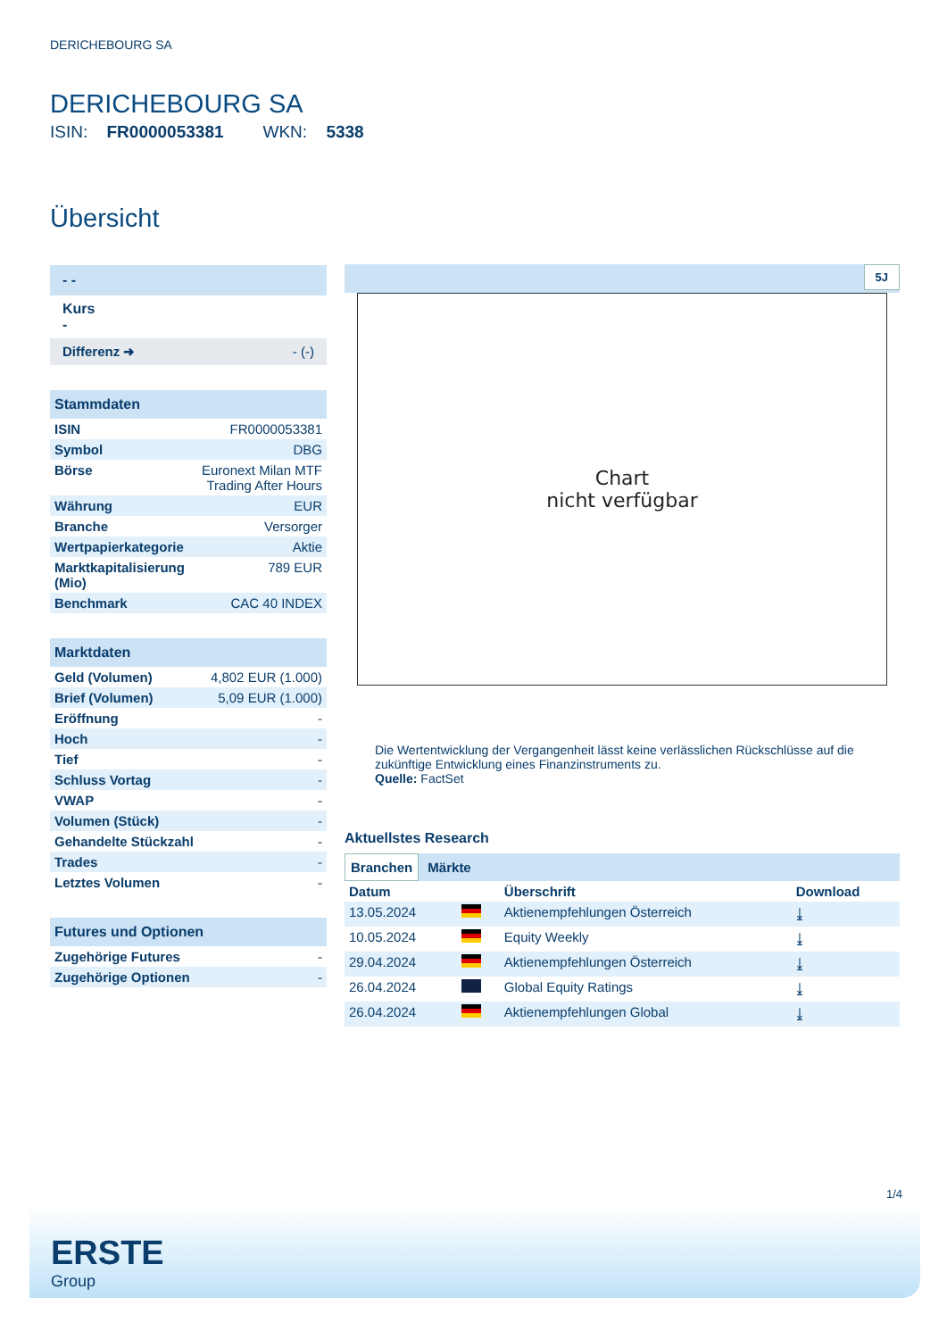DERICHEBOURG SA
DERICHEBOURG SA
ISIN: FR0000053381 WKN: 5338
Übersicht
- -
Kurs
-
Differenz ➜ - (-)
| Stammdaten | |
| --- | --- |
| ISIN | FR0000053381 |
| Symbol | DBG |
| Börse | Euronext Milan MTF Trading After Hours |
| Währung | EUR |
| Branche | Versorger |
| Wertpapierkategorie | Aktie |
| Marktkapitalisierung (Mio) | 789 EUR |
| Benchmark | CAC 40 INDEX |
| Marktdaten | |
| --- | --- |
| Geld (Volumen) | 4,802 EUR (1.000) |
| Brief (Volumen) | 5,09 EUR (1.000) |
| Eröffnung | - |
| Hoch | - |
| Tief | - |
| Schluss Vortag | - |
| VWAP | - |
| Volumen (Stück) | - |
| Gehandelte Stückzahl | - |
| Trades | - |
| Letztes Volumen | - |
| Futures und Optionen | |
| --- | --- |
| Zugehörige Futures | - |
| Zugehörige Optionen | - |
5J
Chart
nicht verfügbar
Die Wertentwicklung der Vergangenheit lässt keine verlässlichen Rückschlüsse auf die zukünftige Entwicklung eines Finanzinstruments zu.
Quelle: FactSet
Aktuellstes Research
Branchen Märkte
| Datum | | Überschrift | Download |
| --- | --- | --- | --- |
| 13.05.2024 | | Aktienempfehlungen Österreich | ⤓ |
| 10.05.2024 | | Equity Weekly | ⤓ |
| 29.04.2024 | | Aktienempfehlungen Österreich | ⤓ |
| 26.04.2024 | | Global Equity Ratings | ⤓ |
| 26.04.2024 | | Aktienempfehlungen Global | ⤓ |
1/4
ERSTE
Group